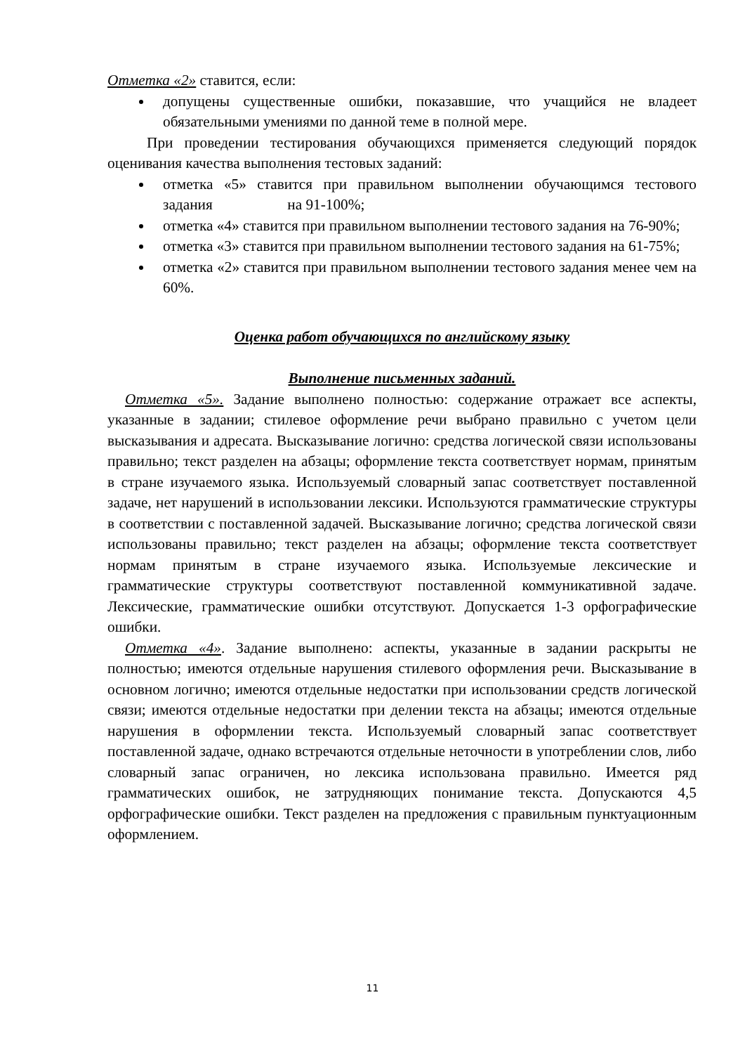Отметка «2» ставится, если:
допущены существенные ошибки, показавшие, что учащийся не владеет обязательными умениями по данной теме в полной мере.
При проведении тестирования обучающихся применяется следующий порядок оценивания качества выполнения тестовых заданий:
отметка «5» ставится при правильном выполнении обучающимся тестового задания на 91-100%;
отметка «4» ставится при правильном выполнении тестового задания на 76-90%;
отметка «3» ставится при правильном выполнении тестового задания на 61-75%;
отметка «2» ставится при правильном выполнении тестового задания менее чем на 60%.
Оценка работ обучающихся по английскому языку
Выполнение письменных заданий.
Отметка «5». Задание выполнено полностью: содержание отражает все аспекты, указанные в задании; стилевое оформление речи выбрано правильно с учетом цели высказывания и адресата. Высказывание логично: средства логической связи использованы правильно; текст разделен на абзацы; оформление текста соответствует нормам, принятым в стране изучаемого языка. Используемый словарный запас соответствует поставленной задаче, нет нарушений в использовании лексики. Используются грамматические структуры в соответствии с поставленной задачей. Высказывание логично; средства логической связи использованы правильно; текст разделен на абзацы; оформление текста соответствует нормам принятым в стране изучаемого языка. Используемые лексические и грамматические структуры соответствуют поставленной коммуникативной задаче. Лексические, грамматические ошибки отсутствуют. Допускается 1-3 орфографические ошибки.
Отметка «4». Задание выполнено: аспекты, указанные в задании раскрыты не полностью; имеются отдельные нарушения стилевого оформления речи. Высказывание в основном логично; имеются отдельные недостатки при использовании средств логической связи; имеются отдельные недостатки при делении текста на абзацы; имеются отдельные нарушения в оформлении текста. Используемый словарный запас соответствует поставленной задаче, однако встречаются отдельные неточности в употреблении слов, либо словарный запас ограничен, но лексика использована правильно. Имеется ряд грамматических ошибок, не затрудняющих понимание текста. Допускаются 4,5 орфографические ошибки. Текст разделен на предложения с правильным пунктуационным оформлением.
11